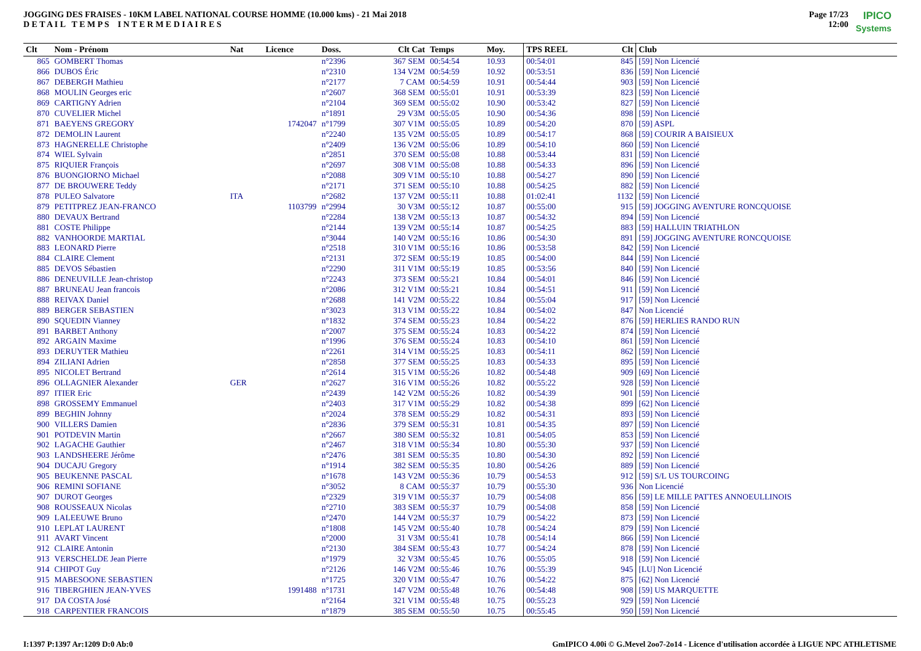JOGGING DES FRAISES - 10KM LABEL NATIONAL COURSE HOMME (10.000 kms) - 21 Mai 2018
D E T A I L T E M P S I N T E R M E D I A I R E S
Page 17/23
12:00
IPICO
Systems
| Clt | Nom - Prénom | Nat | Licence | Doss. | Clt Cat | Temps | Moy. | TPS REEL | Clt | Club |
| --- | --- | --- | --- | --- | --- | --- | --- | --- | --- | --- |
| 865 | GOMBERT Thomas | | | n°2396 | 367 SEM | 00:54:54 | 10.93 | 00:54:01 | 845 | [59] Non Licencié |
| 866 | DUBOS Éric | | | n°2310 | 134 V2M | 00:54:59 | 10.92 | 00:53:51 | 836 | [59] Non Licencié |
| 867 | DEBERGH Mathieu | | | n°2177 | 7 CAM | 00:54:59 | 10.91 | 00:54:44 | 903 | [59] Non Licencié |
| 868 | MOULIN Georges eric | | | n°2607 | 368 SEM | 00:55:01 | 10.91 | 00:53:39 | 823 | [59] Non Licencié |
| 869 | CARTIGNY Adrien | | | n°2104 | 369 SEM | 00:55:02 | 10.90 | 00:53:42 | 827 | [59] Non Licencié |
| 870 | CUVELIER Michel | | | n°1891 | 29 V3M | 00:55:05 | 10.90 | 00:54:36 | 898 | [59] Non Licencié |
| 871 | BAEYENS GREGORY | | 1742047 | n°1799 | 307 V1M | 00:55:05 | 10.89 | 00:54:20 | 870 | [59] ASPL |
| 872 | DEMOLIN Laurent | | | n°2240 | 135 V2M | 00:55:05 | 10.89 | 00:54:17 | 868 | [59] COURIR A BAISIEUX |
| 873 | HAGNERELLE Christophe | | | n°2409 | 136 V2M | 00:55:06 | 10.89 | 00:54:10 | 860 | [59] Non Licencié |
| 874 | WIEL Sylvain | | | n°2851 | 370 SEM | 00:55:08 | 10.88 | 00:53:44 | 831 | [59] Non Licencié |
| 875 | RIQUIER François | | | n°2697 | 308 V1M | 00:55:08 | 10.88 | 00:54:33 | 896 | [59] Non Licencié |
| 876 | BUONGIORNO Michael | | | n°2088 | 309 V1M | 00:55:10 | 10.88 | 00:54:27 | 890 | [59] Non Licencié |
| 877 | DE BROUWERE Teddy | | | n°2171 | 371 SEM | 00:55:10 | 10.88 | 00:54:25 | 882 | [59] Non Licencié |
| 878 | PULEO Salvatore | ITA | | n°2682 | 137 V2M | 00:55:11 | 10.88 | 01:02:41 | 1132 | [59] Non Licencié |
| 879 | PETITPREZ JEAN-FRANCO | | 1103799 | n°2994 | 30 V3M | 00:55:12 | 10.87 | 00:55:00 | 915 | [59] JOGGING AVENTURE RONCQUOISE |
| 880 | DEVAUX Bertrand | | | n°2284 | 138 V2M | 00:55:13 | 10.87 | 00:54:32 | 894 | [59] Non Licencié |
| 881 | COSTE Philippe | | | n°2144 | 139 V2M | 00:55:14 | 10.87 | 00:54:25 | 883 | [59] HALLUIN TRIATHLON |
| 882 | VANHOORDE MARTIAL | | | n°3044 | 140 V2M | 00:55:16 | 10.86 | 00:54:30 | 891 | [59] JOGGING AVENTURE RONCQUOISE |
| 883 | LEONARD Pierre | | | n°2518 | 310 V1M | 00:55:16 | 10.86 | 00:53:58 | 842 | [59] Non Licencié |
| 884 | CLAIRE Clement | | | n°2131 | 372 SEM | 00:55:19 | 10.85 | 00:54:00 | 844 | [59] Non Licencié |
| 885 | DEVOS Sébastien | | | n°2290 | 311 V1M | 00:55:19 | 10.85 | 00:53:56 | 840 | [59] Non Licencié |
| 886 | DENEUVILLE Jean-christop | | | n°2243 | 373 SEM | 00:55:21 | 10.84 | 00:54:01 | 846 | [59] Non Licencié |
| 887 | BRUNEAU Jean francois | | | n°2086 | 312 V1M | 00:55:21 | 10.84 | 00:54:51 | 911 | [59] Non Licencié |
| 888 | REIVAX Daniel | | | n°2688 | 141 V2M | 00:55:22 | 10.84 | 00:55:04 | 917 | [59] Non Licencié |
| 889 | BERGER SEBASTIEN | | | n°3023 | 313 V1M | 00:55:22 | 10.84 | 00:54:02 | 847 | Non Licencié |
| 890 | SQUEDIN Vianney | | | n°1832 | 374 SEM | 00:55:23 | 10.84 | 00:54:22 | 876 | [59] HERLIES RANDO RUN |
| 891 | BARBET Anthony | | | n°2007 | 375 SEM | 00:55:24 | 10.83 | 00:54:22 | 874 | [59] Non Licencié |
| 892 | ARGAIN Maxime | | | n°1996 | 376 SEM | 00:55:24 | 10.83 | 00:54:10 | 861 | [59] Non Licencié |
| 893 | DERUYTER Mathieu | | | n°2261 | 314 V1M | 00:55:25 | 10.83 | 00:54:11 | 862 | [59] Non Licencié |
| 894 | ZILIANI Adrien | | | n°2858 | 377 SEM | 00:55:25 | 10.83 | 00:54:33 | 895 | [59] Non Licencié |
| 895 | NICOLET Bertrand | | | n°2614 | 315 V1M | 00:55:26 | 10.82 | 00:54:48 | 909 | [69] Non Licencié |
| 896 | OLLAGNIER Alexander | GER | | n°2627 | 316 V1M | 00:55:26 | 10.82 | 00:55:22 | 928 | [59] Non Licencié |
| 897 | ITIER Eric | | | n°2439 | 142 V2M | 00:55:26 | 10.82 | 00:54:39 | 901 | [59] Non Licencié |
| 898 | GROSSEMY Emmanuel | | | n°2403 | 317 V1M | 00:55:29 | 10.82 | 00:54:38 | 899 | [62] Non Licencié |
| 899 | BEGHIN Johnny | | | n°2024 | 378 SEM | 00:55:29 | 10.82 | 00:54:31 | 893 | [59] Non Licencié |
| 900 | VILLERS Damien | | | n°2836 | 379 SEM | 00:55:31 | 10.81 | 00:54:35 | 897 | [59] Non Licencié |
| 901 | POTDEVIN Martin | | | n°2667 | 380 SEM | 00:55:32 | 10.81 | 00:54:05 | 853 | [59] Non Licencié |
| 902 | LAGACHE Gauthier | | | n°2467 | 318 V1M | 00:55:34 | 10.80 | 00:55:30 | 937 | [59] Non Licencié |
| 903 | LANDSHEERE Jérôme | | | n°2476 | 381 SEM | 00:55:35 | 10.80 | 00:54:30 | 892 | [59] Non Licencié |
| 904 | DUCAJU Gregory | | | n°1914 | 382 SEM | 00:55:35 | 10.80 | 00:54:26 | 889 | [59] Non Licencié |
| 905 | BEUKENNE PASCAL | | | n°1678 | 143 V2M | 00:55:36 | 10.79 | 00:54:53 | 912 | [59] S/L US TOURCOING |
| 906 | REMINI SOFIANE | | | n°3052 | 8 CAM | 00:55:37 | 10.79 | 00:55:30 | 936 | Non Licencié |
| 907 | DUROT Georges | | | n°2329 | 319 V1M | 00:55:37 | 10.79 | 00:54:08 | 856 | [59] LE MILLE PATTES ANNOEULLINOIS |
| 908 | ROUSSEAUX Nicolas | | | n°2710 | 383 SEM | 00:55:37 | 10.79 | 00:54:08 | 858 | [59] Non Licencié |
| 909 | LALEEUWE Bruno | | | n°2470 | 144 V2M | 00:55:37 | 10.79 | 00:54:22 | 873 | [59] Non Licencié |
| 910 | LEPLAT LAURENT | | | n°1808 | 145 V2M | 00:55:40 | 10.78 | 00:54:24 | 879 | [59] Non Licencié |
| 911 | AVART Vincent | | | n°2000 | 31 V3M | 00:55:41 | 10.78 | 00:54:14 | 866 | [59] Non Licencié |
| 912 | CLAIRE Antonin | | | n°2130 | 384 SEM | 00:55:43 | 10.77 | 00:54:24 | 878 | [59] Non Licencié |
| 913 | VERSCHELDE Jean Pierre | | | n°1979 | 32 V3M | 00:55:45 | 10.76 | 00:55:05 | 918 | [59] Non Licencié |
| 914 | CHIPOT Guy | | | n°2126 | 146 V2M | 00:55:46 | 10.76 | 00:55:39 | 945 | [LU] Non Licencié |
| 915 | MABESOONE SEBASTIEN | | | n°1725 | 320 V1M | 00:55:47 | 10.76 | 00:54:22 | 875 | [62] Non Licencié |
| 916 | TIBERGHIEN JEAN-YVES | | 1991488 | n°1731 | 147 V2M | 00:55:48 | 10.76 | 00:54:48 | 908 | [59] US MARQUETTE |
| 917 | DA COSTA José | | | n°2164 | 321 V1M | 00:55:48 | 10.75 | 00:55:23 | 929 | [59] Non Licencié |
| 918 | CARPENTIER FRANCOIS | | | n°1879 | 385 SEM | 00:55:50 | 10.75 | 00:55:45 | 950 | [59] Non Licencié |
I:1397 P:1397 Ar:1209 D:0 Ab:0 GmIPICO 4.00i © G.Mevel 2oo7-2o14 - Licence d'utilisation accordée à LIGUE NPC ATHLETISME